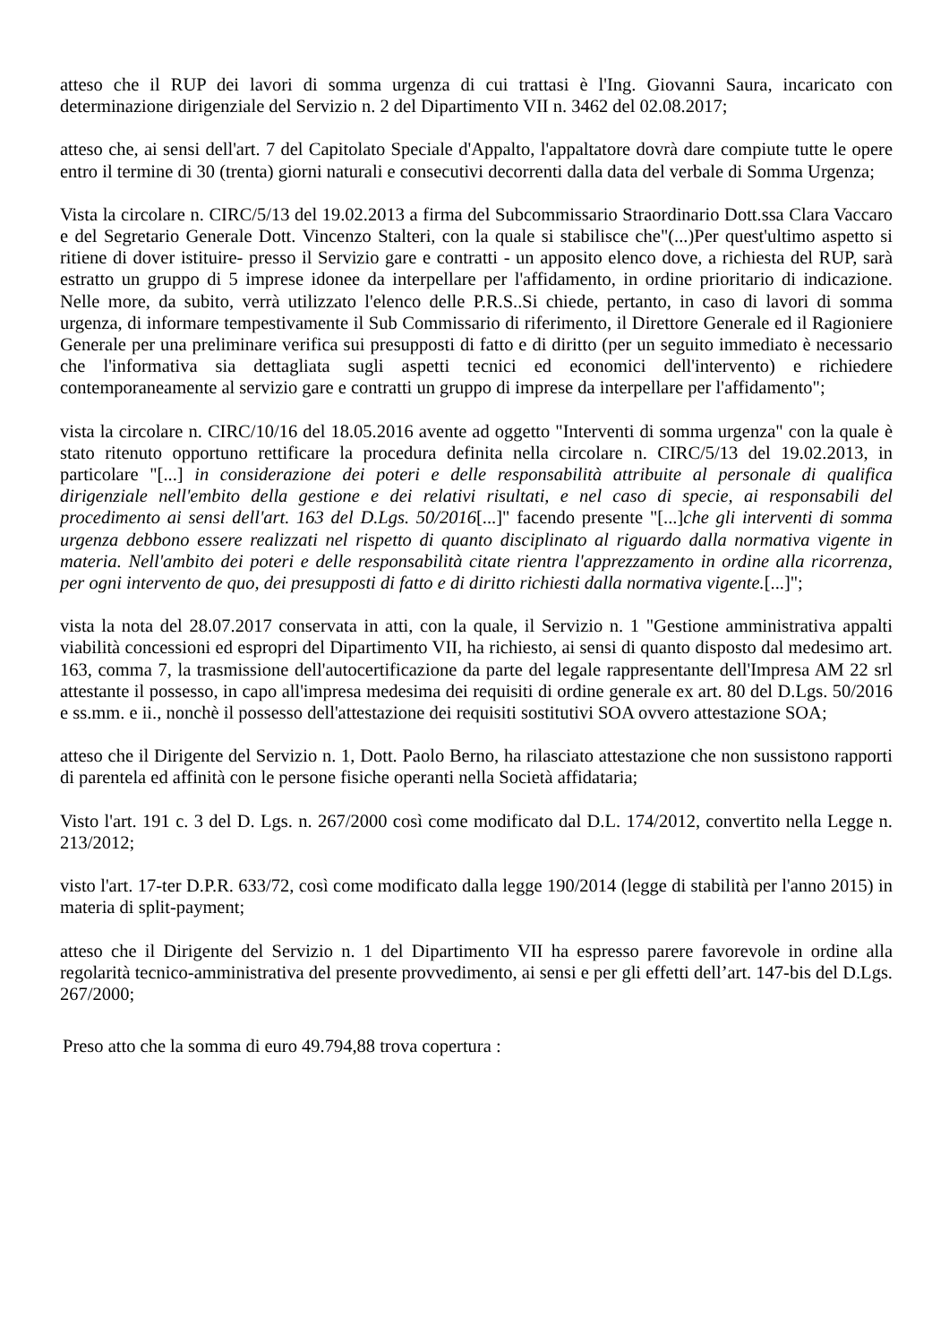atteso che il RUP dei lavori di somma urgenza di cui trattasi è l'Ing. Giovanni Saura, incaricato con determinazione dirigenziale del Servizio n. 2 del Dipartimento VII n. 3462 del 02.08.2017;
atteso che, ai sensi dell'art. 7 del Capitolato Speciale d'Appalto, l'appaltatore dovrà dare compiute tutte le opere entro il termine di 30 (trenta) giorni naturali e consecutivi decorrenti dalla data del verbale di Somma Urgenza;
Vista la circolare n. CIRC/5/13 del 19.02.2013 a firma del Subcommissario Straordinario Dott.ssa Clara Vaccaro e del Segretario Generale Dott. Vincenzo Stalteri, con la quale si stabilisce che"(...)Per quest'ultimo aspetto si ritiene di dover istituire- presso il Servizio gare e contratti - un apposito elenco dove, a richiesta del RUP, sarà estratto un gruppo di 5 imprese idonee da interpellare per l'affidamento, in ordine prioritario di indicazione. Nelle more, da subito, verrà utilizzato l'elenco delle P.R.S..Si chiede, pertanto, in caso di lavori di somma urgenza, di informare tempestivamente il Sub Commissario di riferimento, il Direttore Generale ed il Ragioniere Generale per una preliminare verifica sui presupposti di fatto e di diritto (per un seguito immediato è necessario che l'informativa sia dettagliata sugli aspetti tecnici ed economici dell'intervento) e richiedere contemporaneamente al servizio gare e contratti un gruppo di imprese da interpellare per l'affidamento";
vista la circolare n. CIRC/10/16 del 18.05.2016 avente ad oggetto "Interventi di somma urgenza" con la quale è stato ritenuto opportuno rettificare la procedura definita nella circolare n. CIRC/5/13 del 19.02.2013, in particolare "[...] in considerazione dei poteri e delle responsabilità attribuite al personale di qualifica dirigenziale nell'embito della gestione e dei relativi risultati, e nel caso di specie, ai responsabili del procedimento ai sensi dell'art. 163 del D.Lgs. 50/2016[...]" facendo presente "[...]che gli interventi di somma urgenza debbono essere realizzati nel rispetto di quanto disciplinato al riguardo dalla normativa vigente in materia. Nell'ambito dei poteri e delle responsabilità citate rientra l'apprezzamento in ordine alla ricorrenza, per ogni intervento de quo, dei presupposti di fatto e di diritto richiesti dalla normativa vigente.[...]";
vista la nota del 28.07.2017 conservata in atti, con la quale, il Servizio n. 1 "Gestione amministrativa appalti viabilità concessioni ed espropri del Dipartimento VII, ha richiesto, ai sensi di quanto disposto dal medesimo art. 163, comma 7, la trasmissione dell'autocertificazione da parte del legale rappresentante dell'Impresa AM 22 srl attestante il possesso, in capo all'impresa medesima dei requisiti di ordine generale ex art. 80 del D.Lgs. 50/2016 e ss.mm. e ii., nonchè il possesso dell'attestazione dei requisiti sostitutivi SOA ovvero attestazione SOA;
atteso che il Dirigente del Servizio n. 1, Dott. Paolo Berno, ha rilasciato attestazione che non sussistono rapporti di parentela ed affinità con le persone fisiche operanti nella Società affidataria;
Visto l'art. 191 c. 3 del D. Lgs. n. 267/2000 così come modificato dal D.L. 174/2012, convertito nella Legge n. 213/2012;
visto l'art. 17-ter D.P.R. 633/72, così come modificato dalla legge 190/2014 (legge di stabilità per l'anno 2015) in materia di split-payment;
atteso che il Dirigente del Servizio n. 1 del Dipartimento VII ha espresso parere favorevole in ordine alla regolarità tecnico-amministrativa del presente provvedimento, ai sensi e per gli effetti dell’art. 147-bis del D.Lgs. 267/2000;
Preso atto che la somma di euro 49.794,88 trova copertura :